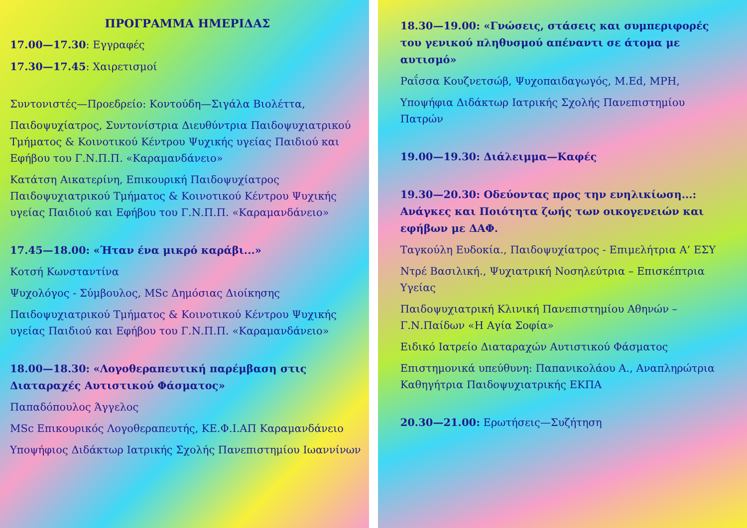ΠΡΟΓΡΑΜΜΑ ΗΜΕΡΙΔΑΣ
17.00—17.30: Εγγραφές
17.30—17.45: Χαιρετισμοί
Συντονιστές—Προεδρείο: Κοντούδη—Σιγάλα Βιολέττα,
Παιδοψυχίατρος, Συντονίστρια Διευθύντρια Παιδοψυχιατρικού Τμήματος & Κοινοτικού Κέντρου Ψυχικής υγείας Παιδιού και Εφήβου του Γ.Ν.Π.Π. «Καραμανδάνειο»
Κατάτση Αικατερίνη, Επικουρική Παιδοψυχίατρος Παιδοψυχιατρικού Τμήματος & Κοινοτικού Κέντρου Ψυχικής υγείας Παιδιού και Εφήβου του Γ.Ν.Π.Π. «Καραμανδάνειο»
17.45—18.00: «Ήταν ένα μικρό καράβι...»
Κοτσή Κωνσταντίνα
Ψυχολόγος - Σύμβουλος, MSc Δημόσιας Διοίκησης
Παιδοψυχιατρικού Τμήματος & Κοινοτικού Κέντρου Ψυχικής υγείας Παιδιού και Εφήβου του Γ.Ν.Π.Π. «Καραμανδάνειο»
18.00—18.30: «Λογοθεραπευτική παρέμβαση στις Διαταραχές Αυτιστικού Φάσματος»
Παπαδόπουλος Άγγελος
MSc Επικουρικός Λογοθεραπευτής, ΚΕ.Φ.Ι.ΑΠ Καραμανδάνειο
Υποψήφιος Διδάκτωρ Ιατρικής Σχολής Πανεπιστημίου Ιωαννίνων
18.30—19.00: «Γνώσεις, στάσεις και συμπεριφορές του γενικού πληθυσμού απέναντι σε άτομα με αυτισμό»
Ραΐσσα Κουζνετσώβ, Ψυχοπαιδαγωγός, M.Ed, MPH,
Υποψήφια Διδάκτωρ Ιατρικής Σχολής Πανεπιστημίου Πατρών
19.00—19.30: Διάλειμμα—Καφές
19.30—20.30: Οδεύοντας προς την ενηλικίωση...: Ανάγκες και Ποιότητα ζωής των οικογενειών και εφήβων με ΔΑΦ.
Ταγκούλη Ευδοκία., Παιδοψυχίατρος - Επιμελήτρια Α’ ΕΣΥ
Ντρέ Βασιλική., Ψυχιατρική Νοσηλεύτρια – Επισκέπτρια Υγείας
Παιδοψυχιατρική Κλινική Πανεπιστημίου Αθηνών – Γ.Ν.Παίδων «Η Αγία Σοφία»
Ειδικό Ιατρείο Διαταραχών Αυτιστικού Φάσματος
Επιστημονικά υπεύθυνη: Παπανικολάου Α., Αναπληρώτρια Καθηγήτρια Παιδοψυχιατρικής ΕΚΠΑ
20.30—21.00: Ερωτήσεις—Συζήτηση